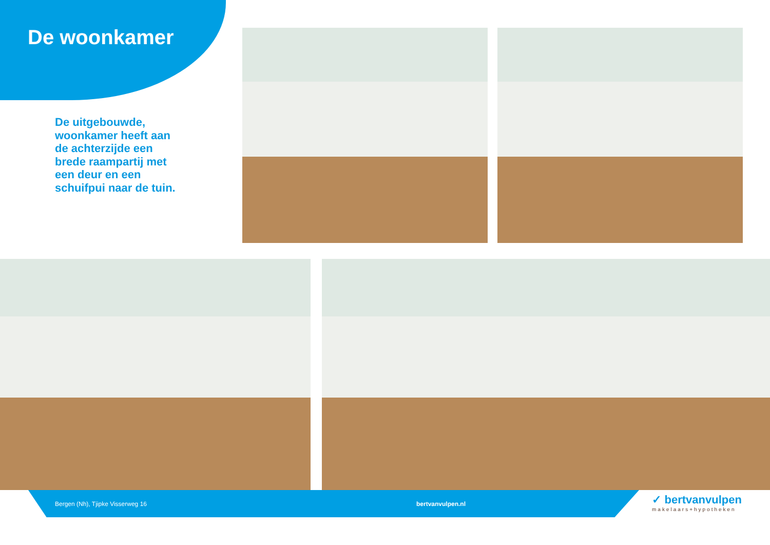De woonkamer
De uitgebouwde, woonkamer heeft aan de achterzijde een brede raampartij met een deur en een schuifpui naar de tuin.
Bergen (Nh), Tjipke Visserweg 16 bertvanvulpen.nl
✓ bertvanvulpen
makelaars+hypotheken